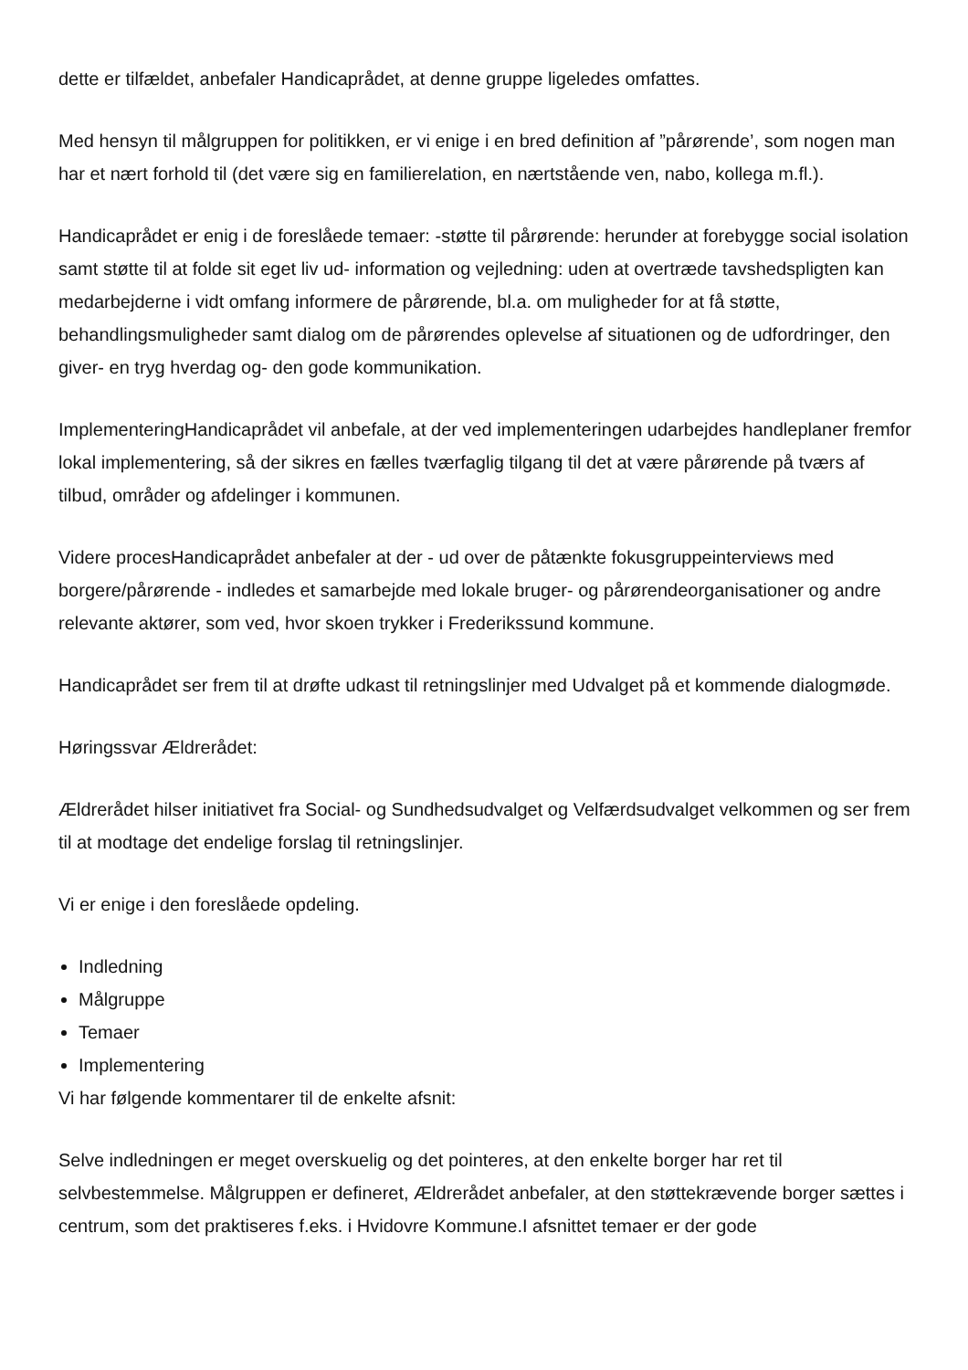dette er tilfældet, anbefaler Handicaprådet, at denne gruppe ligeledes omfattes.
Med hensyn til målgruppen for politikken, er vi enige i en bred definition af ”pårørende’, som nogen man har et nært forhold til (det være sig en familierelation, en nærtstående ven, nabo, kollega m.fl.).
Handicaprådet er enig i de foreslåede temaer: -støtte til pårørende: herunder at forebygge social isolation samt støtte til at folde sit eget liv ud- information og vejledning: uden at overtræde tavshedspligten kan medarbejderne i vidt omfang informere de pårørende, bl.a. om muligheder for at få støtte, behandlingsmuligheder samt dialog om de pårørendes oplevelse af situationen og de udfordringer, den giver- en tryg hverdag og- den gode kommunikation.
ImplementeringHandicaprådet vil anbefale, at der ved implementeringen udarbejdes handleplaner fremfor lokal implementering, så der sikres en fælles tværfaglig tilgang til det at være pårørende på tværs af tilbud, områder og afdelinger i kommunen.
Videre procesHandicaprådet anbefaler at der - ud over de påtænkte fokusgruppeinterviews med borgere/pårørende - indledes et samarbejde med lokale bruger- og pårørendeorganisationer og andre relevante aktører, som ved, hvor skoen trykker i Frederikssund kommune.
Handicaprådet ser frem til at drøfte udkast til retningslinjer med Udvalget på et kommende dialogmøde.
Høringssvar Ældrerådet:
Ældrerådet hilser initiativet fra Social- og Sundhedsudvalget og Velfærdsudvalget velkommen og ser frem til at modtage det endelige forslag til retningslinjer.
Vi er enige i den foreslåede opdeling.
Indledning
Målgruppe
Temaer
Implementering
Vi har følgende kommentarer til de enkelte afsnit:
Selve indledningen er meget overskuelig og det pointeres, at den enkelte borger har ret til selvbestemmelse. Målgruppen er defineret, Ældrerådet anbefaler, at den støttekrævende borger sættes i centrum, som det praktiseres f.eks. i Hvidovre Kommune.I afsnittet temaer er der gode